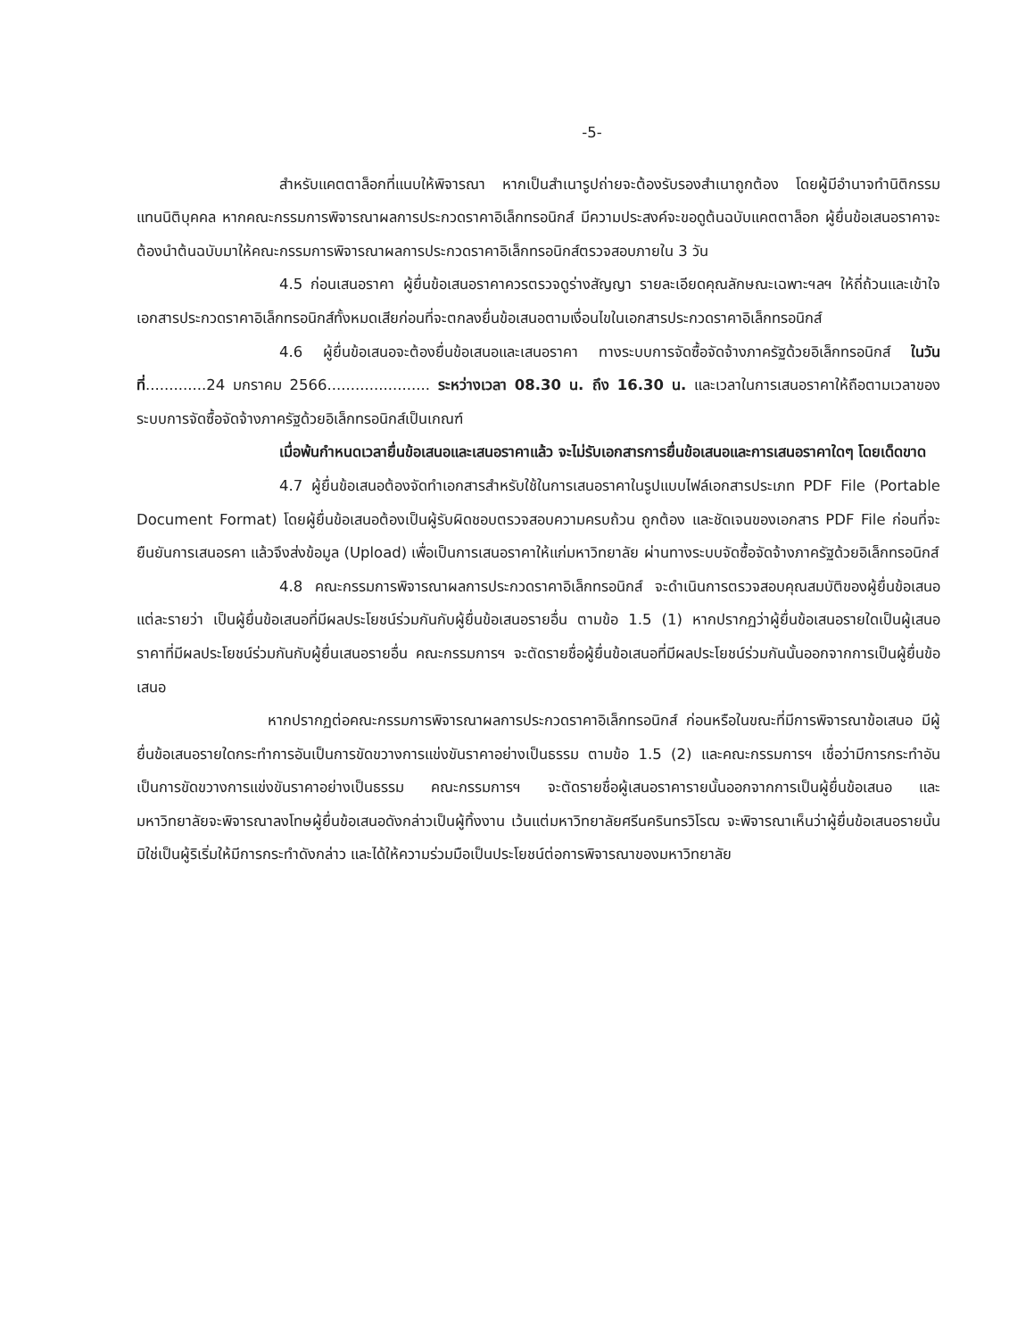-5-
สำหรับแคตตาล็อกที่แนบให้พิจารณา หากเป็นสำเนารูปถ่ายจะต้องรับรองสำเนาถูกต้อง โดยผู้มีอำนาจทำนิติกรรมแทนนิติบุคคล หากคณะกรรมการพิจารณาผลการประกวดราคาอิเล็กทรอนิกส์ มีความประสงค์จะขอดูต้นฉบับแคตตาล็อก ผู้ยื่นข้อเสนอราคาจะต้องนำต้นฉบับมาให้คณะกรรมการพิจารณาผลการประกวดราคาอิเล็กทรอนิกส์ตรวจสอบภายใน 3 วัน
4.5 ก่อนเสนอราคา ผู้ยื่นข้อเสนอราคาควรตรวจดูร่างสัญญา รายละเอียดคุณลักษณะเฉพาะฯลฯ ให้ถี่ถ้วนและเข้าใจเอกสารประกวดราคาอิเล็กทรอนิกส์ทั้งหมดเสียก่อนที่จะตกลงยื่นข้อเสนอตามเงื่อนไขในเอกสารประกวดราคาอิเล็กทรอนิกส์
4.6 ผู้ยื่นข้อเสนอจะต้องยื่นข้อเสนอและเสนอราคา ทางระบบการจัดซื้อจัดจ้างภาครัฐด้วยอิเล็กทรอนิกส์ ในวันที่.............24 มกราคม 2566...................... ระหว่างเวลา 08.30 น. ถึง 16.30 น. และเวลาในการเสนอราคาให้ถือตามเวลาของระบบการจัดซื้อจัดจ้างภาครัฐด้วยอิเล็กทรอนิกส์เป็นเกณฑ์
เมื่อพ้นกำหนดเวลายื่นข้อเสนอและเสนอราคาแล้ว จะไม่รับเอกสารการยื่นข้อเสนอและการเสนอราคาใดๆ โดยเด็ดขาด
4.7 ผู้ยื่นข้อเสนอต้องจัดทำเอกสารสำหรับใช้ในการเสนอราคาในรูปแบบไฟล์เอกสารประเภท PDF File (Portable Document Format) โดยผู้ยื่นข้อเสนอต้องเป็นผู้รับผิดชอบตรวจสอบความครบถ้วน ถูกต้อง และชัดเจนของเอกสาร PDF File ก่อนที่จะยืนยันการเสนอรคา แล้วจึงส่งข้อมูล (Upload) เพื่อเป็นการเสนอราคาให้แก่มหาวิทยาลัย ผ่านทางระบบจัดซื้อจัดจ้างภาครัฐด้วยอิเล็กทรอนิกส์
4.8 คณะกรรมการพิจารณาผลการประกวดราคาอิเล็กทรอนิกส์ จะดำเนินการตรวจสอบคุณสมบัติของผู้ยื่นข้อเสนอแต่ละรายว่า เป็นผู้ยื่นข้อเสนอที่มีผลประโยชน์ร่วมกันกับผู้ยื่นข้อเสนอรายอื่น ตามข้อ 1.5 (1) หากปรากฏว่าผู้ยื่นข้อเสนอรายใดเป็นผู้เสนอราคาที่มีผลประโยชน์ร่วมกันกับผู้ยื่นเสนอรายอื่น คณะกรรมการฯ จะตัดรายชื่อผู้ยื่นข้อเสนอที่มีผลประโยชน์ร่วมกันนั้นออกจากการเป็นผู้ยื่นข้อเสนอ
หากปรากฏต่อคณะกรรมการพิจารณาผลการประกวดราคาอิเล็กทรอนิกส์ ก่อนหรือในขณะที่มีการพิจารณาข้อเสนอ มีผู้ยื่นข้อเสนอรายใดกระทำการอันเป็นการขัดขวางการแข่งขันราคาอย่างเป็นธรรม ตามข้อ 1.5 (2) และคณะกรรมการฯ เชื่อว่ามีการกระทำอันเป็นการขัดขวางการแข่งขันราคาอย่างเป็นธรรม คณะกรรมการฯ จะตัดรายชื่อผู้เสนอราคารายนั้นออกจากการเป็นผู้ยื่นข้อเสนอ และมหาวิทยาลัยจะพิจารณาลงโทษผู้ยื่นข้อเสนอดังกล่าวเป็นผู้ทิ้งงาน เว้นแต่มหาวิทยาลัยศรีนครินทรวิโรฒ จะพิจารณาเห็นว่าผู้ยื่นข้อเสนอรายนั้น มิใช่เป็นผู้ริเริ่มให้มีการกระทำดังกล่าว และได้ให้ความร่วมมือเป็นประโยชน์ต่อการพิจารณาของมหาวิทยาลัย